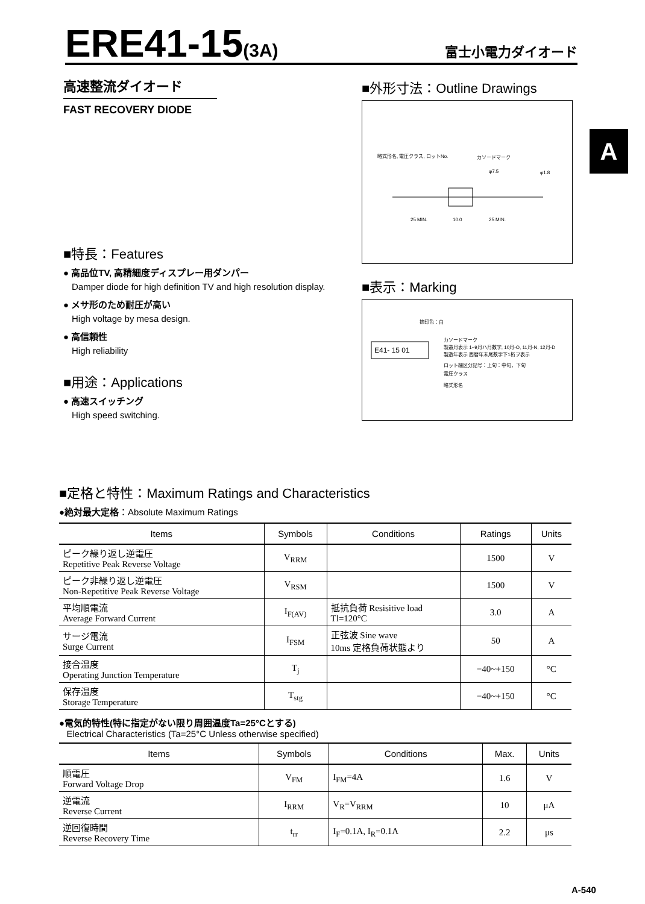ERE41-15(3A)
富士小電力ダイオード
A
高速整流ダイオード
FAST RECOVERY DIODE
■特長：Features
● 高品位TV, 高精細度ディスプレー用ダンパー
Damper diode for high definition TV and high resolution display.
● メサ形のため耐圧が高い
High voltage by mesa design.
● 高信頼性
High reliability
■用途：Applications
● 高速スイッチング
High speed switching.
■外形寸法：Outline Drawings
略式形名, 電圧クラス, ロットNo.
カソードマーク
φ7.5
φ1.8
25 MIN.
10.0
25 MIN.
■表示：Marking
E41- 15 01
捺印色：白
カソードマーク
製造月表示 1~9月ハ月数字, 10月-O, 11月-N, 12月-D
製造年表示 西暦年末尾数字下1桁ヲ表示
ロット細区分記号：上旬：中旬，下旬
電圧クラス
略式形名
■定格と特性：Maximum Ratings and Characteristics
●絶対最大定格：Absolute Maximum Ratings
| Items | Symbols | Conditions | Ratings | Units |
| --- | --- | --- | --- | --- |
| ピーク繰り返し逆電圧 Repetitive Peak Reverse Voltage | V<sub>RRM</sub> | | 1500 | V |
| ピーク非繰り返し逆電圧 Non-Repetitive Peak Reverse Voltage | V<sub>RSM</sub> | | 1500 | V |
| 平均順電流 Average Forward Current | I<sub>F(AV)</sub> | 抵抗負荷 Resisitive load Tl=120°C | 3.0 | A |
| サージ電流 Surge Current | I<sub>FSM</sub> | 正弦波 Sine wave 10ms 定格負荷状態より | 50 | A |
| 接合温度 Operating Junction Temperature | T<sub>j</sub> | | −40~+150 | °C |
| 保存温度 Storage Temperature | T<sub>stg</sub> | | −40~+150 | °C |
●電気的特性(特に指定がない限り周囲温度Ta=25°Cとする)
Electrical Characteristics (Ta=25°C Unless otherwise specified)
| Items | Symbols | Conditions | Max. | Units |
| --- | --- | --- | --- | --- |
| 順電圧 Forward Voltage Drop | V<sub>FM</sub> | I<sub>FM</sub>=4A | 1.6 | V |
| 逆電流 Reverse Current | I<sub>RRM</sub> | V<sub>R</sub>=V<sub>RRM</sub> | 10 | μA |
| 逆回復時間 Reverse Recovery Time | t<sub>rr</sub> | I<sub>F</sub>=0.1A, I<sub>R</sub>=0.1A | 2.2 | μs |
A-540